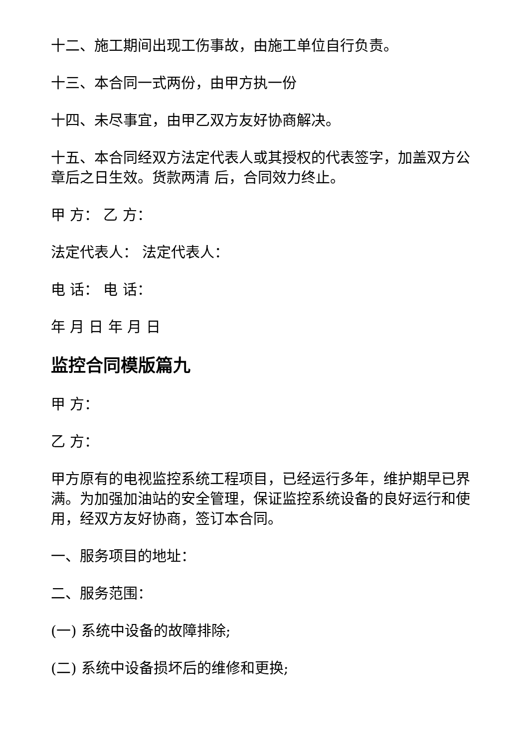十二、施工期间出现工伤事故，由施工单位自行负责。
十三、本合同一式两份，由甲方执一份
十四、未尽事宜，由甲乙双方友好协商解决。
十五、本合同经双方法定代表人或其授权的代表签字，加盖双方公章后之日生效。货款两清 后，合同效力终止。
甲 方： 乙 方：
法定代表人： 法定代表人：
电 话： 电 话：
年 月 日 年 月 日
监控合同模版篇九
甲 方：
乙 方：
甲方原有的电视监控系统工程项目，已经运行多年，维护期早已界满。为加强加油站的安全管理，保证监控系统设备的良好运行和使用，经双方友好协商，签订本合同。
一、服务项目的地址：
二、服务范围：
(一) 系统中设备的故障排除;
(二) 系统中设备损坏后的维修和更换;